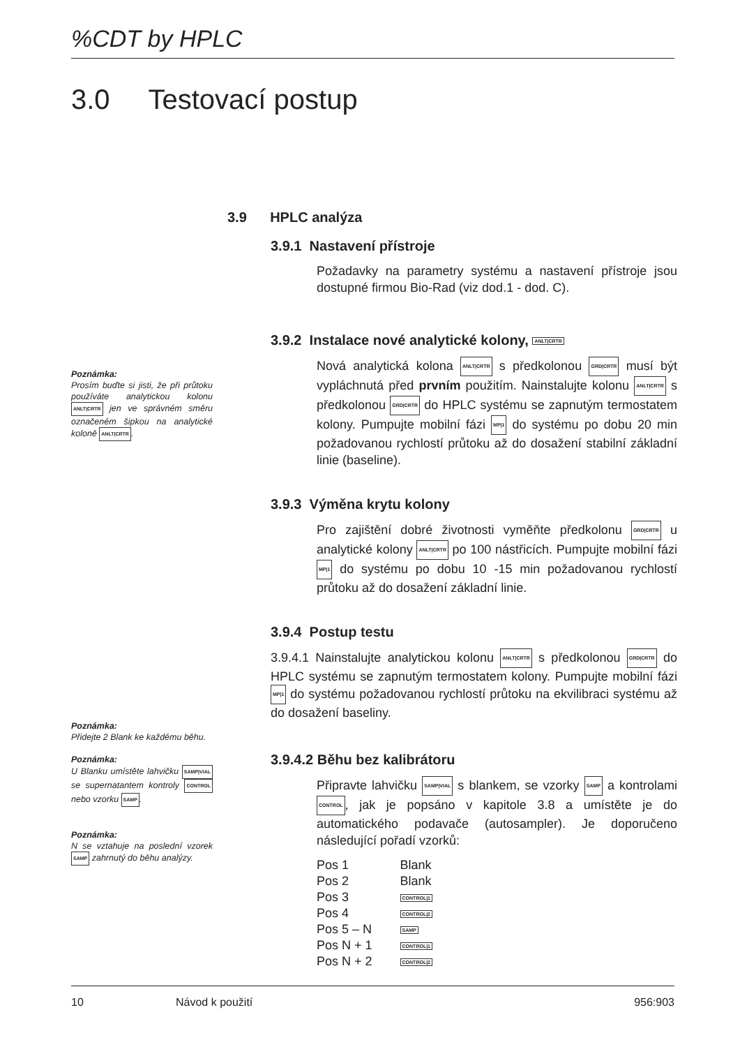%CDT by HPLC
3.0 Testovací postup
Poznámka:
Prosím buďte si jisti, že při průtoku používáte analytickou kolonu ANLT|CRTR jen ve správném směru označeném šipkou na analytické koloně ANLT|CRTR.
Poznámka:
Přidejte 2 Blank ke každému běhu.
Poznámka:
U Blanku umístěte lahvičku SAMP|VIAL se supernatantem kontroly CONTROL nebo vzorku SAMP.
Poznámka:
N se vztahuje na poslední vzorek SAMP zahrnutý do běhu analýzy.
3.9 HPLC analýza
3.9.1 Nastavení přístroje
Požadavky na parametry systému a nastavení přístroje jsou dostupné firmou Bio-Rad (viz dod.1 - dod. C).
3.9.2 Instalace nové analytické kolony, ANLT|CRTR
Nová analytická kolona ANLT|CRTR s předkolonou GRD|CRTR musí být vypláchnutá před prvním použitím. Nainstalujte kolonu ANLT|CRTR s předkolonou GRD|CRTR do HPLC systému se zapnutým termostatem kolony. Pumpujte mobilní fázi MP|1 do systému po dobu 20 min požadovanou rychlostí průtoku až do dosažení stabilní základní linie (baseline).
3.9.3 Výměna krytu kolony
Pro zajištění dobré životnosti vyměňte předkolonu GRD|CRTR u analytické kolony ANLT|CRTR po 100 nástřicích. Pumpujte mobilní fázi MP|1 do systému po dobu 10 -15 min požadovanou rychlostí průtoku až do dosažení základní linie.
3.9.4 Postup testu
3.9.4.1 Nainstalujte analytickou kolonu ANLT|CRTR s předkolonou GRD|CRTR do HPLC systému se zapnutým termostatem kolony. Pumpujte mobilní fázi MP|1 do systému požadovanou rychlostí průtoku na ekvilibraci systému až do dosažení baseliny.
3.9.4.2 Běhu bez kalibrátoru
Připravte lahvičku SAMP|VIAL s blankem, se vzorky SAMP a kontrolami CONTROL, jak je popsáno v kapitole 3.8 a umístěte je do automatického podavače (autosampler). Je doporučeno následující pořadí vzorků:
| Pos 1 | Blank |
| Pos 2 | Blank |
| Pos 3 | CONTROL/1 |
| Pos 4 | CONTROL/2 |
| Pos 5 – N | SAMP |
| Pos N + 1 | CONTROL/1 |
| Pos N + 2 | CONTROL/2 |
10 Návod k použití 956:903